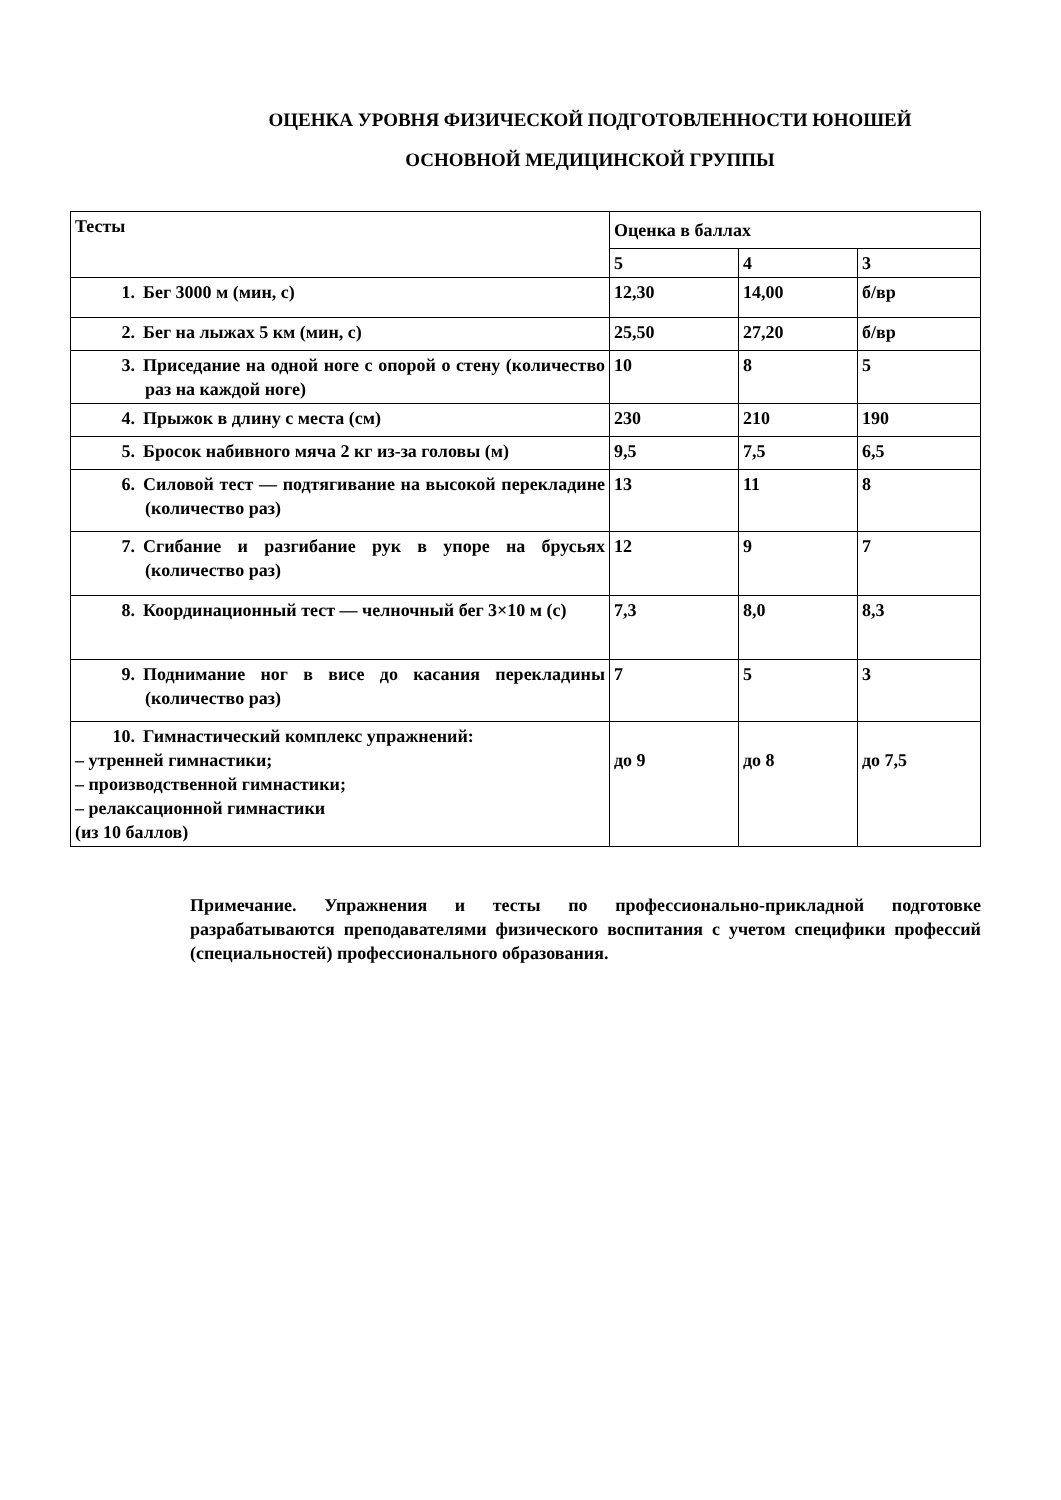ОЦЕНКА УРОВНЯ ФИЗИЧЕСКОЙ ПОДГОТОВЛЕННОСТИ ЮНОШЕЙ
ОСНОВНОЙ МЕДИЦИНСКОЙ ГРУППЫ
| Тесты | Оценка в баллах | | |
| --- | --- | --- | --- |
| | 5 | 4 | 3 |
| 1. Бег 3000 м (мин, с) | 12,30 | 14,00 | б/вр |
| 2. Бег на лыжах 5 км (мин, с) | 25,50 | 27,20 | б/вр |
| 3. Приседание на одной ноге с опорой о стену (количество раз на каждой ноге) | 10 | 8 | 5 |
| 4. Прыжок в длину с места (см) | 230 | 210 | 190 |
| 5. Бросок набивного мяча 2 кг из-за головы (м) | 9,5 | 7,5 | 6,5 |
| 6. Силовой тест — подтягивание на высокой перекладине (количество раз) | 13 | 11 | 8 |
| 7. Сгибание и разгибание рук в упоре на брусьях (количество раз) | 12 | 9 | 7 |
| 8. Координационный тест — челночный бег 3×10 м (с) | 7,3 | 8,0 | 8,3 |
| 9. Поднимание ног в висе до касания перекладины (количество раз) | 7 | 5 | 3 |
| 10. Гимнастический комплекс упражнений: – утренней гимнастики; – производственной гимнастики; – релаксационной гимнастики (из 10 баллов) | до 9 | до 8 | до 7,5 |
Примечание. Упражнения и тесты по профессионально-прикладной подготовке разрабатываются преподавателями физического воспитания с учетом специфики профессий (специальностей) профессионального образования.